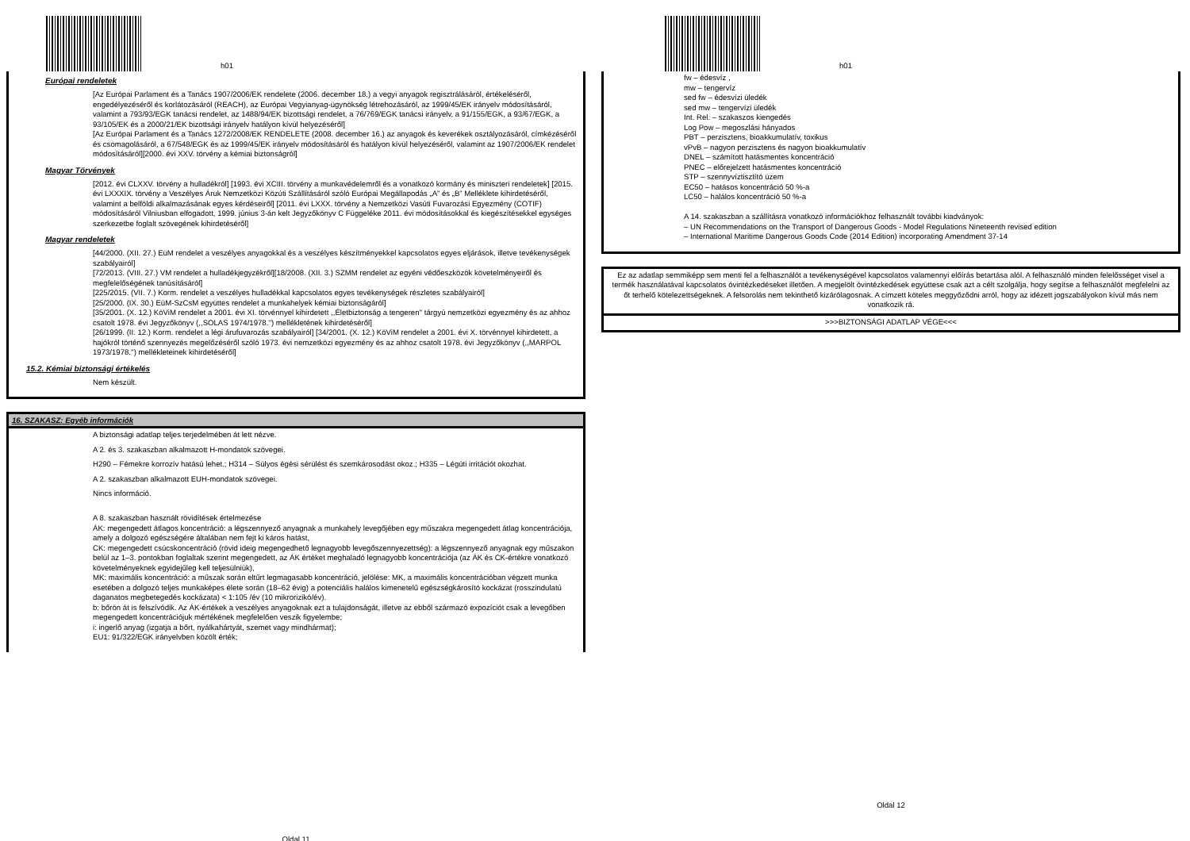h01
Európai rendeletek
[Az Európai Parlament és a Tanács 1907/2006/EK rendelete (2006. december 18.) a vegyi anyagok regisztrálásáról, értékeléséről, engedélyezéséről és korlátozásáról (REACH), az Európai Vegyianyag-ügynökség létrehozásáról, az 1999/45/EK irányelv módosításáról, valamint a 793/93/EGK tanácsi rendelet, az 1488/94/EK bizottsági rendelet, a 76/769/EGK tanácsi irányelv, a 91/155/EGK, a 93/67/EGK, a 93/105/EK és a 2000/21/EK bizottsági irányelv hatályon kívül helyezéséről]
[Az Európai Parlament és a Tanács 1272/2008/EK RENDELETE (2008. december 16.) az anyagok és keverékek osztályozásáról, címkézéséről és csomagolásáról, a 67/548/EGK és az 1999/45/EK irányelv módosításáról és hatályon kívül helyezéséről, valamint az 1907/2006/EK rendelet módosításáról][2000. évi XXV. törvény a kémiai biztonságról]
Magyar Törvények
[2012. évi CLXXV. törvény a hulladékról] [1993. évi XCIII. törvény a munkavédelemről és a vonatkozó kormány és miniszteri rendeletek] [2015. évi LXXXIX. törvény a Veszélyes Áruk Nemzetközi Közúti Szállításáról szóló Európai Megállapodás „A” és „B” Melléklete kihirdetéséről, valamint a belföldi alkalmazásának egyes kérdéseiről] [2011. évi LXXX. törvény a Nemzetközi Vasúti Fuvarozási Egyezmény (COTIF) módosításáról Vilniusban elfogadott, 1999. június 3-án kelt Jegyzőkönyv C Függeléke 2011. évi módosításokkal és kiegészítésekkel egységes szerkezetbe foglalt szövegének kihirdetéséről]
Magyar rendeletek
[44/2000. (XII. 27.) EüM rendelet a veszélyes anyagokkal és a veszélyes készítményekkel kapcsolatos egyes eljárások, illetve tevékenységek szabályairól]
[72/2013. (VIII. 27.) VM rendelet a hulladékjegyzékről][18/2008. (XII. 3.) SZMM rendelet az egyéni védőeszközök követelményeiről és megfelelőségének tanúsításáról]
[225/2015. (VII. 7.) Korm. rendelet a veszélyes hulladékkal kapcsolatos egyes tevékenységek részletes szabályairól]
[25/2000. (IX. 30.) EüM-SzCsM együttes rendelet a munkahelyek kémiai biztonságáról]
[35/2001. (X. 12.) KöViM rendelet a 2001. évi XI. törvénnyel kihirdetett ,,Életbiztonság a tengeren'' tárgyú nemzetközi egyezmény és az ahhoz csatolt 1978. évi Jegyzőkönyv (,,SOLAS 1974/1978.'') mellékletének kihirdetéséről]
[26/1999. (II. 12.) Korm. rendelet a légi árufuvarozás szabályairól] [34/2001. (X. 12.) KöViM rendelet a 2001. évi X. törvénnyel kihirdetett, a hajókról történő szennyezés megelőzéséről szóló 1973. évi nemzetközi egyezmény és az ahhoz csatolt 1978. évi Jegyzőkönyv (,,MARPOL 1973/1978.'') mellékleteinek kihirdetéséről]
15.2. Kémiai biztonsági értékelés
Nem készült.
16. SZAKASZ: Egyéb információk
A biztonsági adatlap teljes terjedelmében át lett nézve.
A 2. és 3. szakaszban alkalmazott H-mondatok szövegei.
H290 – Fémekre korrozív hatású lehet.; H314 – Súlyos égési sérülést és szemkárosodást okoz.; H335 – Légúti irritációt okozhat.
A 2. szakaszban alkalmazott EUH-mondatok szövegei.
Nincs információ.
A 8. szakaszban használt rövidítések értelmezése
ÁK: megengedett átlagos koncentráció: a légszennyező anyagnak a munkahely levegőjében egy műszakra megengedett átlag koncentrációja, amely a dolgozó egészségére általában nem fejt ki káros hatást,
CK: megengedett csúcskoncentráció (rövid ideig megengedhető legnagyobb levegőszennyezettség): a légszennyező anyagnak egy műszakon belül az 1–3. pontokban foglaltak szerint megengedett, az ÁK értéket meghaladó legnagyobb koncentrációja (az ÁK és CK-értékre vonatkozó követelményeknek egyidejűleg kell teljesülniük),
MK: maximális koncentráció: a műszak során eltűrt legmagasabb koncentráció, jelölése: MK, a maximális koncentrációban végzett munka esetében a dolgozó teljes munkaképes élete során (18–62 évig) a potenciális halálos kimenetelű egészségkárosító kockázat (rosszindulatú daganatos megbetegedés kockázata) < 1:105 /év (10 mikrorizikó/év).
b: bőrön át is felszívódik. Az ÁK-értékek a veszélyes anyagoknak ezt a tulajdonságát, illetve az ebből származó expozíciót csak a levegőben megengedett koncentrációjuk mértékének megfelelően veszik figyelembe;
i: ingerlő anyag (izgatja a bőrt, nyálkahártyát, szemet vagy mindhármat);
EU1: 91/322/EGK irányelvben közölt érték;
Oldal 11
h01
fw – édesvíz ,
mw – tengervíz
sed fw – édesvízi üledék
sed mw – tengervízi üledék
Int. Rel. – szakaszos kiengedés
Log Pow – megoszlási hányados
PBT – perzisztens, bioakkumulatív, toxikus
vPvB – nagyon perzisztens és nagyon bioakkumulatív
DNEL – számított hatásmentes koncentráció
PNEC – előrejelzett hatásmentes koncentráció
STP – szennyvíztisztító üzem
EC50 – hatásos koncentráció 50 %-a
LC50 – halálos koncentráció 50 %-a
A 14. szakaszban a szállításra vonatkozó információkhoz felhasznált további kiadványok:
– UN Recommendations on the Transport of Dangerous Goods - Model Regulations Nineteenth revised edition
– International Maritime Dangerous Goods Code (2014 Edition) incorporating Amendment 37-14
Ez az adatlap semmiképp sem menti fel a felhasználót a tevékenységével kapcsolatos valamennyi előírás betartása alól. A felhasználó minden felelősséget visel a termék használatával kapcsolatos óvintézkedéseket illetően. A megjelölt óvintézkedések együttese csak azt a célt szolgálja, hogy segítse a felhasználót megfelelni az őt terhelő kötelezettségeknek. A felsorolás nem tekinthető kizárólagosnak. A címzett köteles meggyőződni arról, hogy az idézett jogszabályokon kívül más nem vonatkozik rá.
>>>BIZTONSÁGI ADATLAP VÉGE<<<
Oldal 12